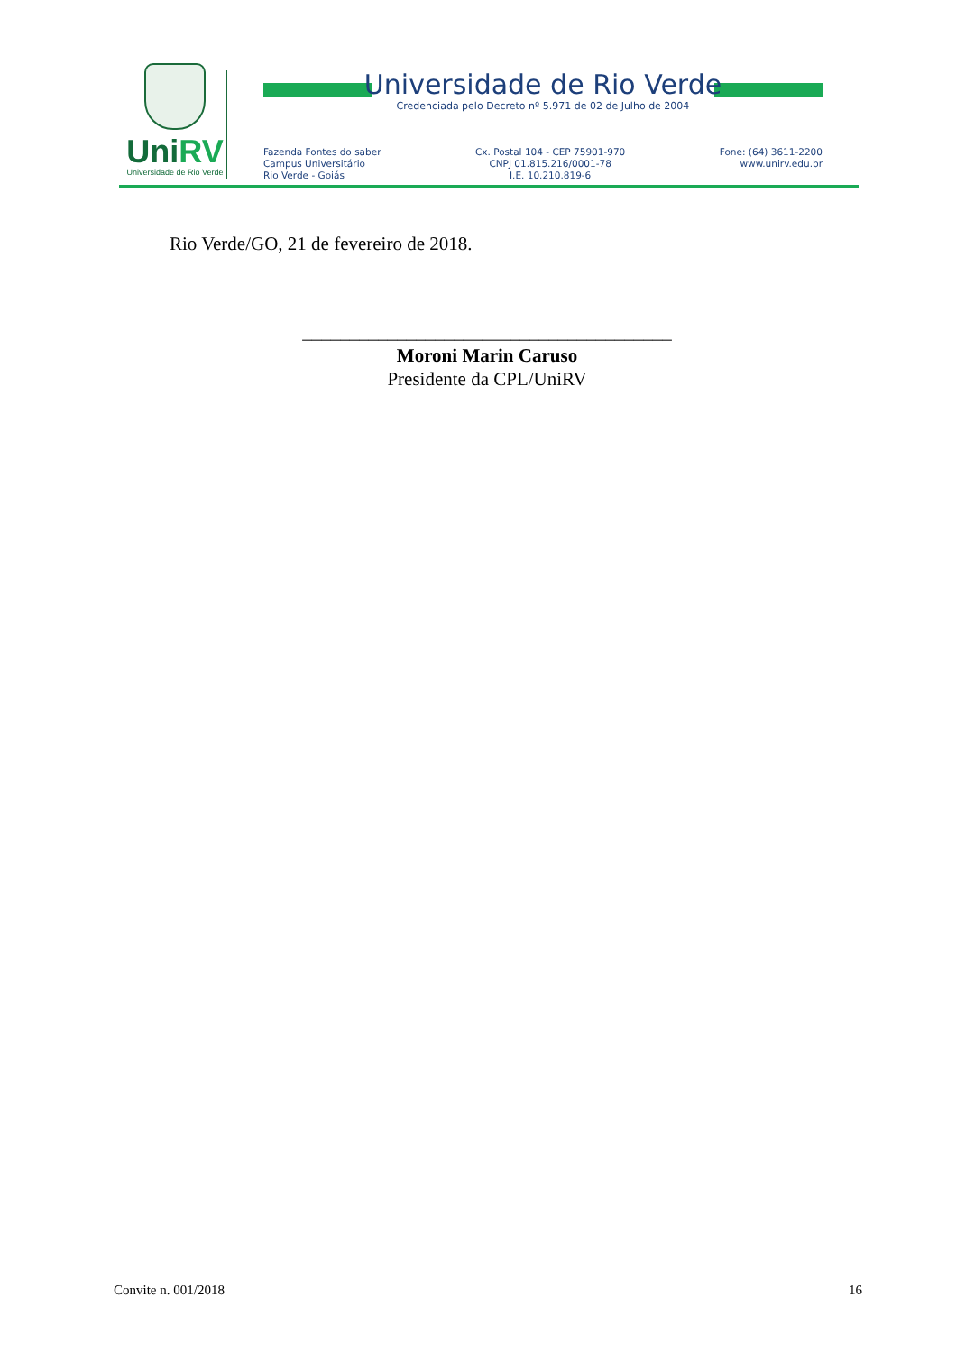UniRV
Universidade de Rio Verde
Universidade de Rio Verde
Credenciada pelo Decreto nº 5.971 de 02 de Julho de 2004
Fazenda Fontes do saber
Campus Universitário
Rio Verde - Goiás
Cx. Postal 104 - CEP 75901-970
CNPJ 01.815.216/0001-78
I.E. 10.210.819-6
Fone: (64) 3611-2200
www.unirv.edu.br
Rio Verde/GO, 21 de fevereiro de 2018.
_______________________________________
Moroni Marin Caruso
Presidente da CPL/UniRV
Convite n. 001/2018 16